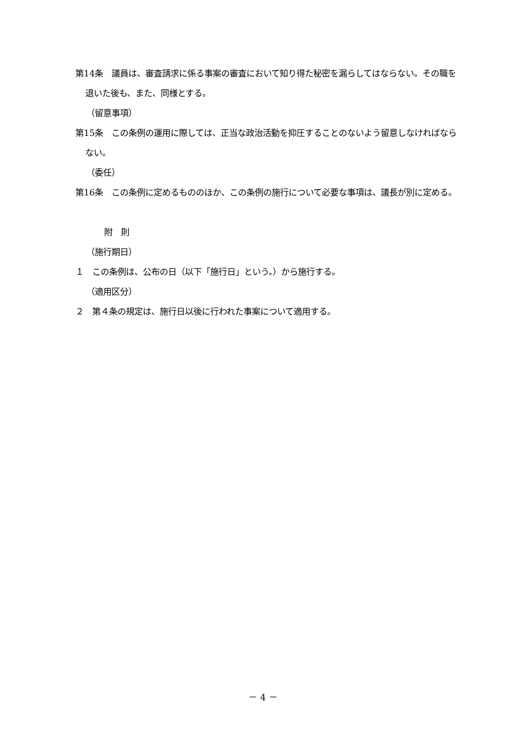第14条　議員は、審査請求に係る事案の審査において知り得た秘密を漏らしてはならない。その職を退いた後も、また、同様とする。
（留意事項）
第15条　この条例の運用に際しては、正当な政治活動を抑圧することのないよう留意しなければならない。
（委任）
第16条　この条例に定めるもののほか、この条例の施行について必要な事項は、議長が別に定める。
附　則
（施行期日）
１　この条例は、公布の日（以下「施行日」という。）から施行する。
（適用区分）
２　第４条の規定は、施行日以後に行われた事案について適用する。
－ 4 －